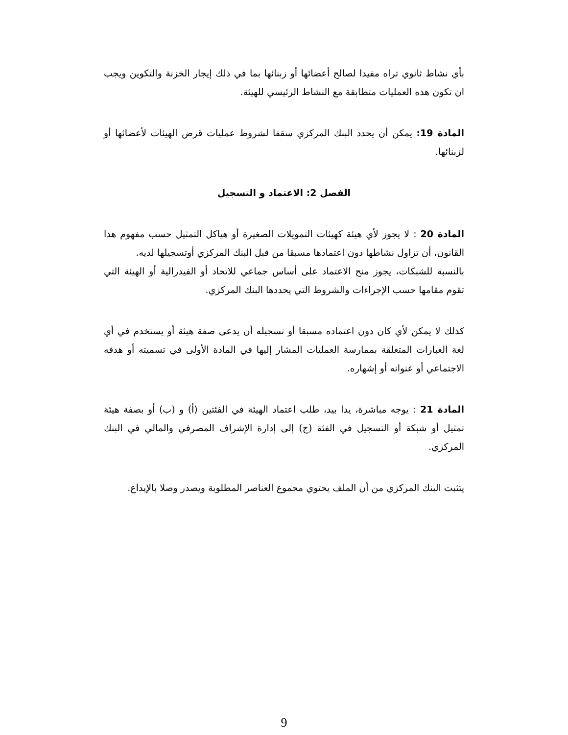بأي نشاط ثانوي تراه مفيدا لصالح أعضائها أو زبنائها بما في ذلك إيجار الخزنة والتكوين ويجب ان تكون هذه العمليات متطابقة مع النشاط الرئيسي للهيئة.
المادة 19: يمكن أن يحدد البنك المركزي سقفا لشروط عمليات قرض الهيئات لأعضائها أو لزبنائها.
الفصل 2: الاعتماد و التسجيل
المادة 20 : لا يجوز لأي هيئة كهيئات التمويلات الصغيرة أو هياكل التمثيل حسب مفهوم هذا القانون، أن تزاول نشاطها دون اعتمادها مسبقا من قبل البنك المركزي أوتسجيلها لديه.
بالنسبة للشبكات، يجوز منح الاعتماد على أساس جماعي للاتحاد أو الفيدرالية أو الهيئة التي تقوم مقامها حسب الإجراءات والشروط التي يحددها البنك المركزي.
كذلك لا يمكن لأي كان دون اعتماده مسبقا أو تسجيله أن يدعى صفة هيئة أو يستخدم في أي لغة العبارات المتعلقة بممارسة العمليات المشار إليها في المادة الأولى في تسميته أو هدفه الاجتماعي أو عنوانه أو إشهاره.
المادة 21 : يوجه مباشرة، يدا بيد، طلب اعتماد الهيئة في الفئتين (أ) و (ب) أو بصفة هيئة تمثيل أو شبكة أو التسجيل في الفئة (ج) إلى إدارة الإشراف المصرفي والمالي في البنك المركزي.
يتثبت البنك المركزي من أن الملف يحتوي مجموع العناصر المطلوبة ويصدر وصلا بالإيداع.
9